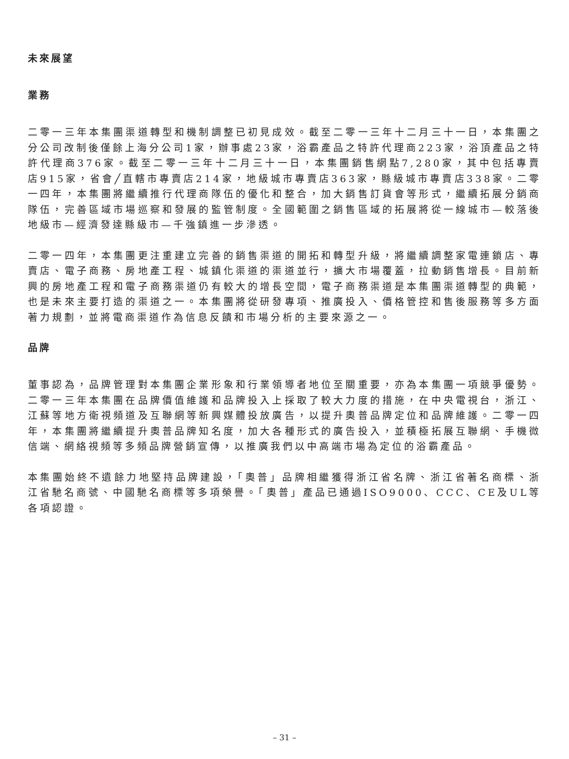未來展望
業務
二零一三年本集團渠道轉型和機制調整已初見成效。截至二零一三年十二月三十一日，本集團之分公司改制後僅餘上海分公司1家，辦事處23家，浴霸產品之特許代理商223家，浴頂產品之特許代理商376家。截至二零一三年十二月三十一日，本集團銷售網點7,280家，其中包括專賣店915家，省會╱直轄市專賣店214家，地級城市專賣店363家，縣級城市專賣店338家。二零一四年，本集團將繼續推行代理商隊伍的優化和整合，加大銷售訂貨會等形式，繼續拓展分銷商隊伍，完善區域市場巡察和發展的監管制度。全國範圍之銷售區域的拓展將從一線城市—較落後地級市—經濟發達縣級市—千強鎮進一步滲透。
二零一四年，本集團更注重建立完善的銷售渠道的開拓和轉型升級，將繼續調整家電連鎖店、專賣店、電子商務、房地產工程、城鎮化渠道的渠道並行，擴大市場覆蓋，拉動銷售增長。目前新興的房地產工程和電子商務渠道仍有較大的增長空間，電子商務渠道是本集團渠道轉型的典範，也是未來主要打造的渠道之一。本集團將從研發專項、推廣投入、價格管控和售後服務等多方面著力規劃，並將電商渠道作為信息反饋和市場分析的主要來源之一。
品牌
董事認為，品牌管理對本集團企業形象和行業領導者地位至關重要，亦為本集團一項競爭優勢。二零一三年本集團在品牌價值維護和品牌投入上採取了較大力度的措施，在中央電視台，浙江、江蘇等地方衛視頻道及互聯網等新興媒體投放廣告，以提升奧普品牌定位和品牌維護。二零一四年，本集團將繼續提升奧普品牌知名度，加大各種形式的廣告投入，並積極拓展互聯網、手機微信端、網絡視頻等多頻品牌營銷宣傳，以推廣我們以中高端市場為定位的浴霸產品。
本集團始終不遺餘力地堅持品牌建設，「奧普」品牌相繼獲得浙江省名牌、浙江省著名商標、浙江省馳名商號、中國馳名商標等多項榮譽。「奧普」產品已通過ISO9000、CCC、CE及UL等各項認證。
– 31 –